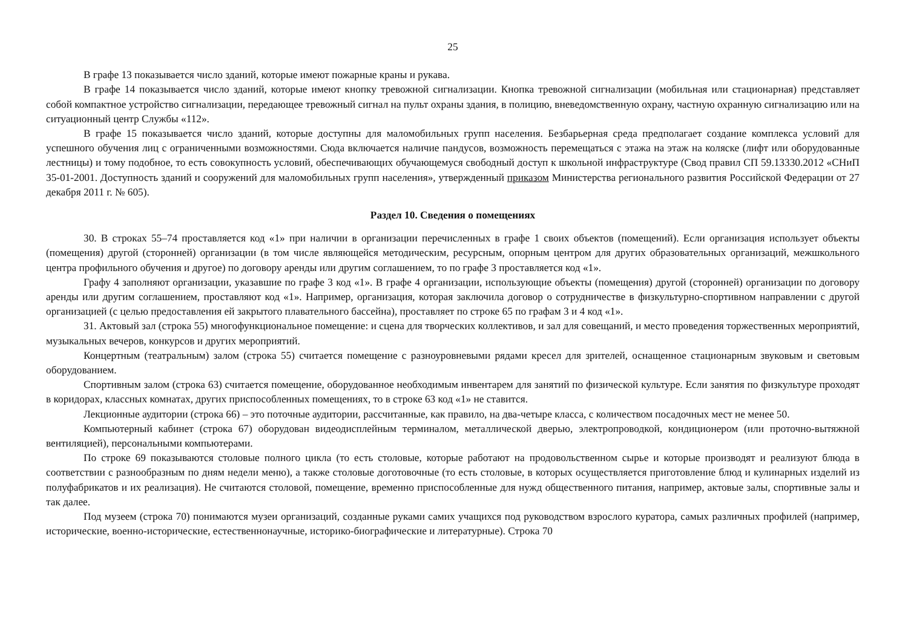25
В графе 13 показывается число зданий, которые имеют пожарные краны и рукава.
В графе 14 показывается число зданий, которые имеют кнопку тревожной сигнализации. Кнопка тревожной сигнализации (мобильная или стационарная) представляет собой компактное устройство сигнализации, передающее тревожный сигнал на пульт охраны здания, в полицию, вневедомственную охрану, частную охранную сигнализацию или на ситуационный центр Службы «112».
В графе 15 показывается число зданий, которые доступны для маломобильных групп населения. Безбарьерная среда предполагает создание комплекса условий для успешного обучения лиц с ограниченными возможностями. Сюда включается наличие пандусов, возможность перемещаться с этажа на этаж на коляске (лифт или оборудованные лестницы) и тому подобное, то есть совокупность условий, обеспечивающих обучающемуся свободный доступ к школьной инфраструктуре (Свод правил СП 59.13330.2012 «СНиП 35-01-2001. Доступность зданий и сооружений для маломобильных групп населения», утвержденный приказом Министерства регионального развития Российской Федерации от 27 декабря 2011 г. № 605).
Раздел 10. Сведения о помещениях
30. В строках 55–74 проставляется код «1» при наличии в организации перечисленных в графе 1 своих объектов (помещений). Если организация использует объекты (помещения) другой (сторонней) организации (в том числе являющейся методическим, ресурсным, опорным центром для других образовательных организаций, межшкольного центра профильного обучения и другое) по договору аренды или другим соглашением, то по графе 3 проставляется код «1».
Графу 4 заполняют организации, указавшие по графе 3 код «1». В графе 4 организации, использующие объекты (помещения) другой (сторонней) организации по договору аренды или другим соглашением, проставляют код «1». Например, организация, которая заключила договор о сотрудничестве в физкультурно-спортивном направлении с другой организацией (с целью предоставления ей закрытого плавательного бассейна), проставляет по строке 65 по графам 3 и 4 код «1».
31. Актовый зал (строка 55) многофункциональное помещение: и сцена для творческих коллективов, и зал для совещаний, и место проведения торжественных мероприятий, музыкальных вечеров, конкурсов и других мероприятий.
Концертным (театральным) залом (строка 55) считается помещение с разноуровневыми рядами кресел для зрителей, оснащенное стационарным звуковым и световым оборудованием.
Спортивным залом (строка 63) считается помещение, оборудованное необходимым инвентарем для занятий по физической культуре. Если занятия по физкультуре проходят в коридорах, классных комнатах, других приспособленных помещениях, то в строке 63 код «1» не ставится.
Лекционные аудитории (строка 66) – это поточные аудитории, рассчитанные, как правило, на два-четыре класса, с количеством посадочных мест не менее 50.
Компьютерный кабинет (строка 67) оборудован видеодисплейным терминалом, металлической дверью, электропроводкой, кондиционером (или проточно-вытяжной вентиляцией), персональными компьютерами.
По строке 69 показываются столовые полного цикла (то есть столовые, которые работают на продовольственном сырье и которые производят и реализуют блюда в соответствии с разнообразным по дням недели меню), а также столовые доготовочные (то есть столовые, в которых осуществляется приготовление блюд и кулинарных изделий из полуфабрикатов и их реализация). Не считаются столовой, помещение, временно приспособленные для нужд общественного питания, например, актовые залы, спортивные залы и так далее.
Под музеем (строка 70) понимаются музеи организаций, созданные руками самих учащихся под руководством взрослого куратора, самых различных профилей (например, исторические, военно-исторические, естественнонаучные, историко-биографические и литературные). Строка 70